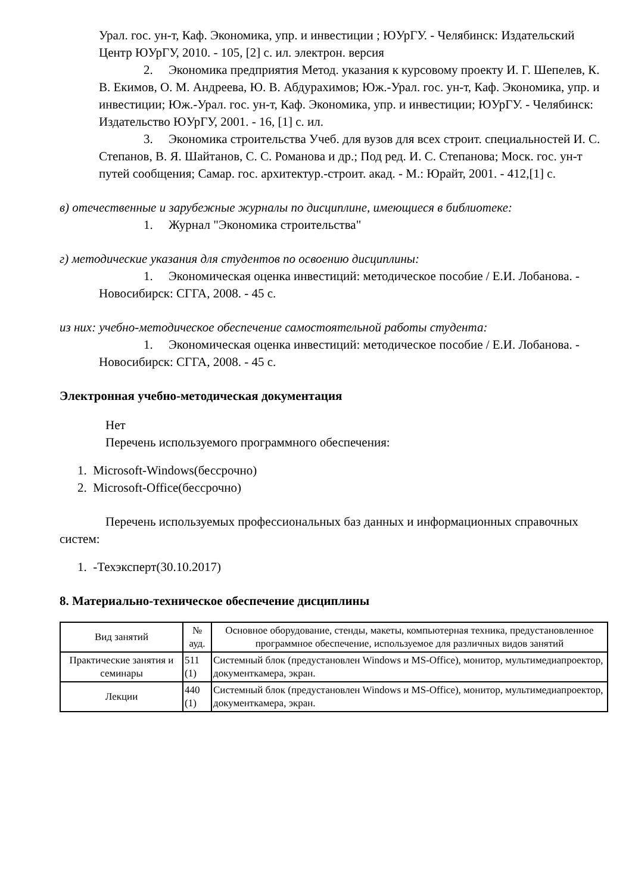Урал. гос. ун-т, Каф. Экономика, упр. и инвестиции ; ЮУрГУ. - Челябинск: Издательский Центр ЮУрГУ, 2010. - 105, [2] с. ил. электрон. версия
2. Экономика предприятия Метод. указания к курсовому проекту И. Г. Шепелев, К. В. Екимов, О. М. Андреева, Ю. В. Абдурахимов; Юж.-Урал. гос. ун-т, Каф. Экономика, упр. и инвестиции; Юж.-Урал. гос. ун-т, Каф. Экономика, упр. и инвестиции; ЮУрГУ. - Челябинск: Издательство ЮУрГУ, 2001. - 16, [1] с. ил.
3. Экономика строительства Учеб. для вузов для всех строит. специальностей И. С. Степанов, В. Я. Шайтанов, С. С. Романова и др.; Под ред. И. С. Степанова; Моск. гос. ун-т путей сообщения; Самар. гос. архитектур.-строит. акад. - М.: Юрайт, 2001. - 412,[1] с.
в) отечественные и зарубежные журналы по дисциплине, имеющиеся в библиотеке:
1. Журнал "Экономика строительства"
г) методические указания для студентов по освоению дисциплины:
1. Экономическая оценка инвестиций: методическое пособие / Е.И. Лобанова. - Новосибирск: СГГА, 2008. - 45 с.
из них: учебно-методическое обеспечение самостоятельной работы студента:
1. Экономическая оценка инвестиций: методическое пособие / Е.И. Лобанова. - Новосибирск: СГГА, 2008. - 45 с.
Электронная учебно-методическая документация
Нет
Перечень используемого программного обеспечения:
1. Microsoft-Windows(бессрочно)
2. Microsoft-Office(бессрочно)
Перечень используемых профессиональных баз данных и информационных справочных систем:
1. -Техэксперт(30.10.2017)
8. Материально-техническое обеспечение дисциплины
| Вид занятий | № ауд. | Основное оборудование, стенды, макеты, компьютерная техника, предустановленное программное обеспечение, используемое для различных видов занятий |
| --- | --- | --- |
| Практические занятия и семинары | 511 (1) | Системный блок (предустановлен Windows и MS-Office), монитор, мультимедиапроектор, документкамера, экран. |
| Лекции | 440 (1) | Системный блок (предустановлен Windows и MS-Office), монитор, мультимедиапроектор, документкамера, экран. |